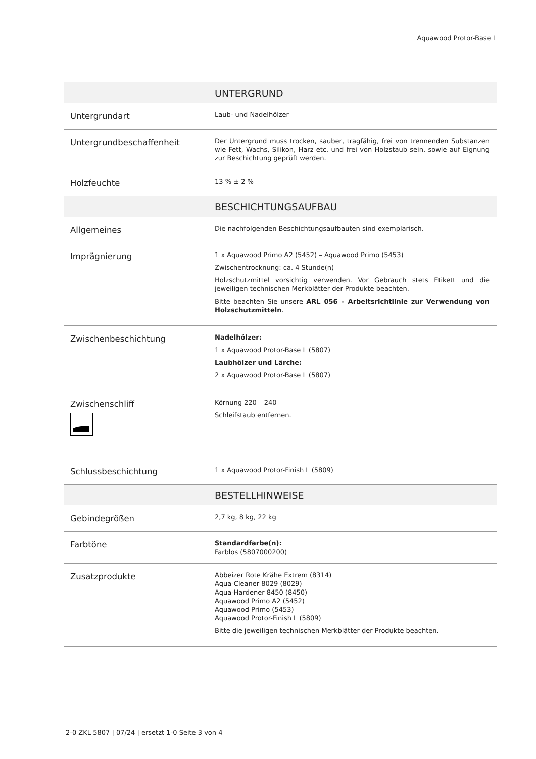Aquawood Protor-Base L
| UNTERGRUND | |
| --- | --- |
| Untergrundart | Laub- und Nadelhölzer |
| Untergrundbeschaffenheit | Der Untergrund muss trocken, sauber, tragfähig, frei von trennenden Substanzen wie Fett, Wachs, Silikon, Harz etc. und frei von Holzstaub sein, sowie auf Eignung zur Beschichtung geprüft werden. |
| Holzfeuchte | 13 % ± 2 % |
| BESCHICHTUNGSAUFBAU | |
| Allgemeines | Die nachfolgenden Beschichtungsaufbauten sind exemplarisch. |
| Imprägnierung | 1 x Aquawood Primo A2 (5452) – Aquawood Primo (5453) Zwischentrocknung: ca. 4 Stunde(n) Holzschutzmittel vorsichtig verwenden. Vor Gebrauch stets Etikett und die jeweiligen technischen Merkblätter der Produkte beachten. Bitte beachten Sie unsere ARL 056 – Arbeitsrichtlinie zur Verwendung von Holzschutzmitteln . |
| Zwischenbeschichtung | Nadelhölzer: 1 x Aquawood Protor-Base L (5807) Laubhölzer und Lärche: 2 x Aquawood Protor-Base L (5807) |
| Zwischenschliff | Körnung 220 – 240 Schleifstaub entfernen. |
| Schlussbeschichtung | 1 x Aquawood Protor-Finish L (5809) |
| BESTELLHINWEISE | |
| Gebindegrößen | 2,7 kg, 8 kg, 22 kg |
| Farbtöne | Standardfarbe(n): Farblos (5807000200) |
| Zusatzprodukte | Abbeizer Rote Krähe Extrem (8314) Aqua-Cleaner 8029 (8029) Aqua-Hardener 8450 (8450) Aquawood Primo A2 (5452) Aquawood Primo (5453) Aquawood Protor-Finish L (5809) Bitte die jeweiligen technischen Merkblätter der Produkte beachten. |
2-0 ZKL 5807 | 07/24 | ersetzt 1-0 Seite 3 von 4